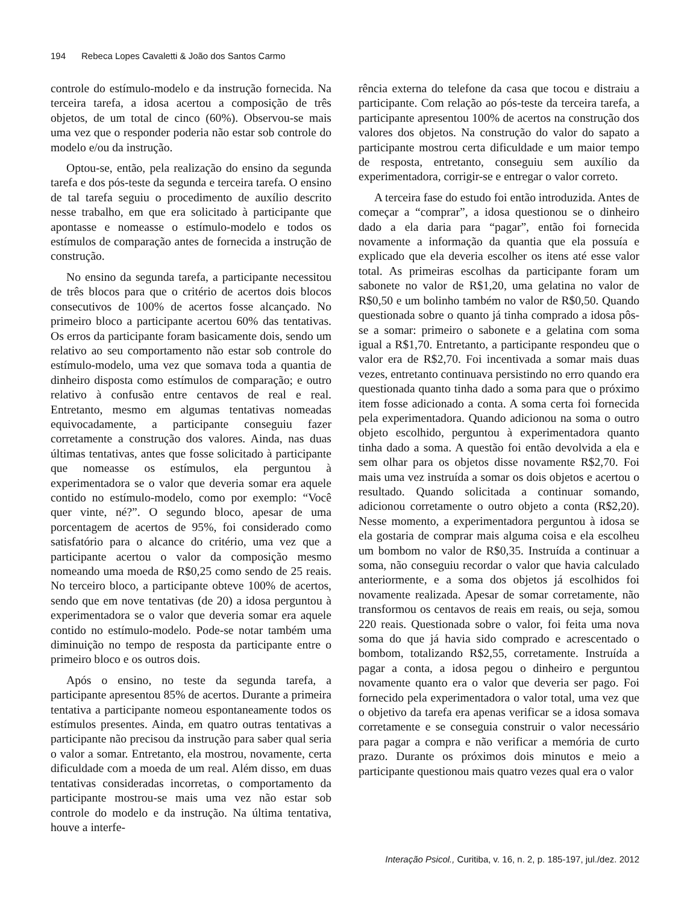194 Rebeca Lopes Cavaletti & João dos Santos Carmo
controle do estímulo-modelo e da instrução fornecida. Na terceira tarefa, a idosa acertou a composição de três objetos, de um total de cinco (60%). Observou-se mais uma vez que o responder poderia não estar sob controle do modelo e/ou da instrução.
Optou-se, então, pela realização do ensino da segunda tarefa e dos pós-teste da segunda e terceira tarefa. O ensino de tal tarefa seguiu o procedimento de auxílio descrito nesse trabalho, em que era solicitado à participante que apontasse e nomeasse o estímulo-modelo e todos os estímulos de comparação antes de fornecida a instrução de construção.
No ensino da segunda tarefa, a participante necessitou de três blocos para que o critério de acertos dois blocos consecutivos de 100% de acertos fosse alcançado. No primeiro bloco a participante acertou 60% das tentativas. Os erros da participante foram basicamente dois, sendo um relativo ao seu comportamento não estar sob controle do estímulo-modelo, uma vez que somava toda a quantia de dinheiro disposta como estímulos de comparação; e outro relativo à confusão entre centavos de real e real. Entretanto, mesmo em algumas tentativas nomeadas equivocadamente, a participante conseguiu fazer corretamente a construção dos valores. Ainda, nas duas últimas tentativas, antes que fosse solicitado à participante que nomeasse os estímulos, ela perguntou à experimentadora se o valor que deveria somar era aquele contido no estímulo-modelo, como por exemplo: “Você quer vinte, né?”. O segundo bloco, apesar de uma porcentagem de acertos de 95%, foi considerado como satisfatório para o alcance do critério, uma vez que a participante acertou o valor da composição mesmo nomeando uma moeda de R$0,25 como sendo de 25 reais. No terceiro bloco, a participante obteve 100% de acertos, sendo que em nove tentativas (de 20) a idosa perguntou à experimentadora se o valor que deveria somar era aquele contido no estímulo-modelo. Pode-se notar também uma diminuição no tempo de resposta da participante entre o primeiro bloco e os outros dois.
Após o ensino, no teste da segunda tarefa, a participante apresentou 85% de acertos. Durante a primeira tentativa a participante nomeou espontaneamente todos os estímulos presentes. Ainda, em quatro outras tentativas a participante não precisou da instrução para saber qual seria o valor a somar. Entretanto, ela mostrou, novamente, certa dificuldade com a moeda de um real. Além disso, em duas tentativas consideradas incorretas, o comportamento da participante mostrou-se mais uma vez não estar sob controle do modelo e da instrução. Na última tentativa, houve a interfe-
rência externa do telefone da casa que tocou e distraiu a participante. Com relação ao pós-teste da terceira tarefa, a participante apresentou 100% de acertos na construção dos valores dos objetos. Na construção do valor do sapato a participante mostrou certa dificuldade e um maior tempo de resposta, entretanto, conseguiu sem auxílio da experimentadora, corrigir-se e entregar o valor correto.
A terceira fase do estudo foi então introduzida. Antes de começar a “comprar”, a idosa questionou se o dinheiro dado a ela daria para “pagar”, então foi fornecida novamente a informação da quantia que ela possuía e explicado que ela deveria escolher os itens até esse valor total. As primeiras escolhas da participante foram um sabonete no valor de R$1,20, uma gelatina no valor de R$0,50 e um bolinho também no valor de R$0,50. Quando questionada sobre o quanto já tinha comprado a idosa pôs-se a somar: primeiro o sabonete e a gelatina com soma igual a R$1,70. Entretanto, a participante respondeu que o valor era de R$2,70. Foi incentivada a somar mais duas vezes, entretanto continuava persistindo no erro quando era questionada quanto tinha dado a soma para que o próximo item fosse adicionado a conta. A soma certa foi fornecida pela experimentadora. Quando adicionou na soma o outro objeto escolhido, perguntou à experimentadora quanto tinha dado a soma. A questão foi então devolvida a ela e sem olhar para os objetos disse novamente R$2,70. Foi mais uma vez instruída a somar os dois objetos e acertou o resultado. Quando solicitada a continuar somando, adicionou corretamente o outro objeto a conta (R$2,20). Nesse momento, a experimentadora perguntou à idosa se ela gostaria de comprar mais alguma coisa e ela escolheu um bombom no valor de R$0,35. Instruída a continuar a soma, não conseguiu recordar o valor que havia calculado anteriormente, e a soma dos objetos já escolhidos foi novamente realizada. Apesar de somar corretamente, não transformou os centavos de reais em reais, ou seja, somou 220 reais. Questionada sobre o valor, foi feita uma nova soma do que já havia sido comprado e acrescentado o bombom, totalizando R$2,55, corretamente. Instruída a pagar a conta, a idosa pegou o dinheiro e perguntou novamente quanto era o valor que deveria ser pago. Foi fornecido pela experimentadora o valor total, uma vez que o objetivo da tarefa era apenas verificar se a idosa somava corretamente e se conseguia construir o valor necessário para pagar a compra e não verificar a memória de curto prazo. Durante os próximos dois minutos e meio a participante questionou mais quatro vezes qual era o valor
Interação Psicol., Curitiba, v. 16, n. 2, p. 185-197, jul./dez. 2012